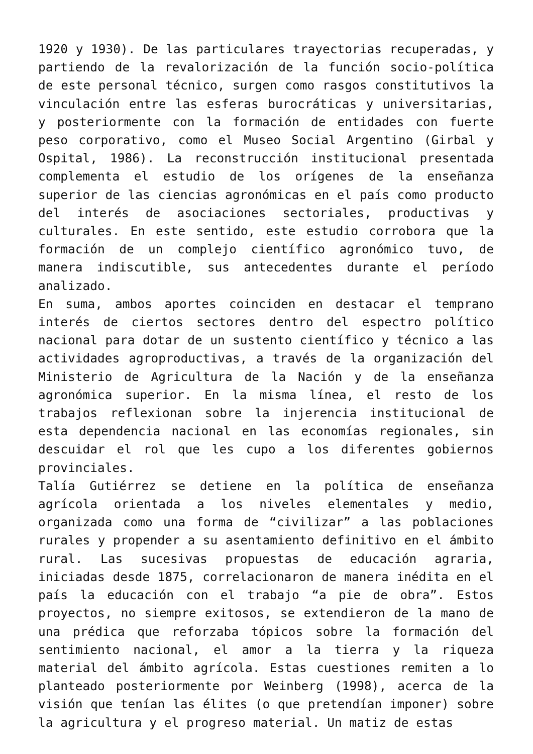1920 y 1930). De las particulares trayectorias recuperadas, y partiendo de la revalorización de la función socio-política de este personal técnico, surgen como rasgos constitutivos la vinculación entre las esferas burocráticas y universitarias, y posteriormente con la formación de entidades con fuerte peso corporativo, como el Museo Social Argentino (Girbal y Ospital, 1986). La reconstrucción institucional presentada complementa el estudio de los orígenes de la enseñanza superior de las ciencias agronómicas en el país como producto del interés de asociaciones sectoriales, productivas y culturales. En este sentido, este estudio corrobora que la formación de un complejo científico agronómico tuvo, de manera indiscutible, sus antecedentes durante el período analizado.
En suma, ambos aportes coinciden en destacar el temprano interés de ciertos sectores dentro del espectro político nacional para dotar de un sustento científico y técnico a las actividades agroproductivas, a través de la organización del Ministerio de Agricultura de la Nación y de la enseñanza agronómica superior. En la misma línea, el resto de los trabajos reflexionan sobre la injerencia institucional de esta dependencia nacional en las economías regionales, sin descuidar el rol que les cupo a los diferentes gobiernos provinciales.
Talía Gutiérrez se detiene en la política de enseñanza agrícola orientada a los niveles elementales y medio, organizada como una forma de “civilizar” a las poblaciones rurales y propender a su asentamiento definitivo en el ámbito rural. Las sucesivas propuestas de educación agraria, iniciadas desde 1875, correlacionaron de manera inédita en el país la educación con el trabajo “a pie de obra”. Estos proyectos, no siempre exitosos, se extendieron de la mano de una prédica que reforzaba tópicos sobre la formación del sentimiento nacional, el amor a la tierra y la riqueza material del ámbito agrícola. Estas cuestiones remiten a lo planteado posteriormente por Weinberg (1998), acerca de la visión que tenían las élites (o que pretendían imponer) sobre la agricultura y el progreso material. Un matiz de estas